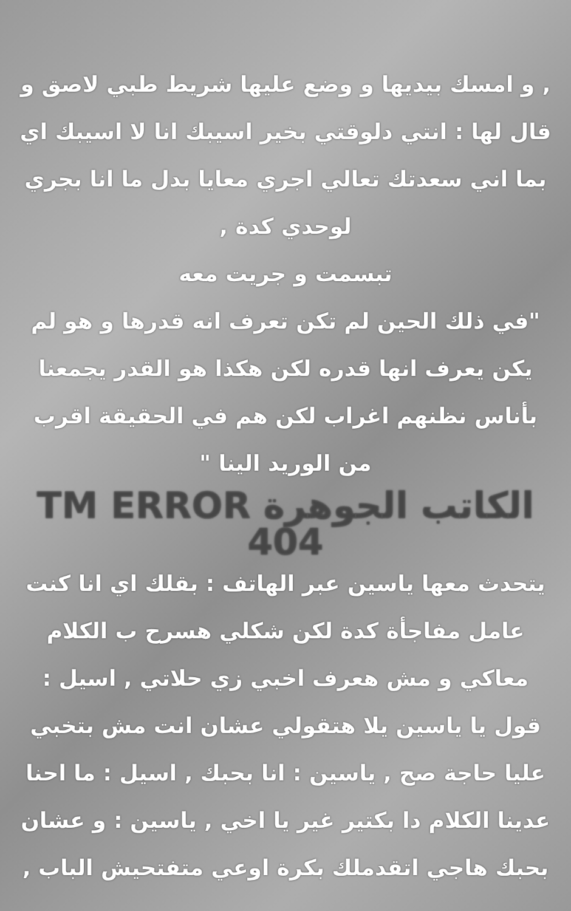, و امسك بيديها و وضع عليها شريط طبي لاصق و قال لها : انتي دلوقتي بخير اسيبك انا لا اسيبك اي بما اني سعدتك تعالي اجري معايا بدل ما انا بجري لوحدي كدة ,
تبسمت و جريت معه
"في ذلك الحين لم تكن تعرف انه قدرها و هو لم يكن يعرف انها قدره لكن هكذا هو القدر يجمعنا بأناس نظنهم اغراب لكن هم في الحقيقة اقرب من الوريد الينا "
الكاتب الجوهرة TM ERROR 404
يتحدث معها ياسين عبر الهاتف : بقلك اي انا كنت عامل مفاجأة كدة لكن شكلي هسرح ب الكلام معاكي و مش هعرف اخبي زي حلاتي , اسيل : قول يا ياسين يلا هتقولي عشان انت مش بتخبي عليا حاجة صح , ياسين : انا بحبك , اسيل : ما احنا عدينا الكلام دا بكتير غير يا اخي , ياسين : و عشان بحبك هاجي اتقدملك بكرة اوعي متفتحيش الباب ,